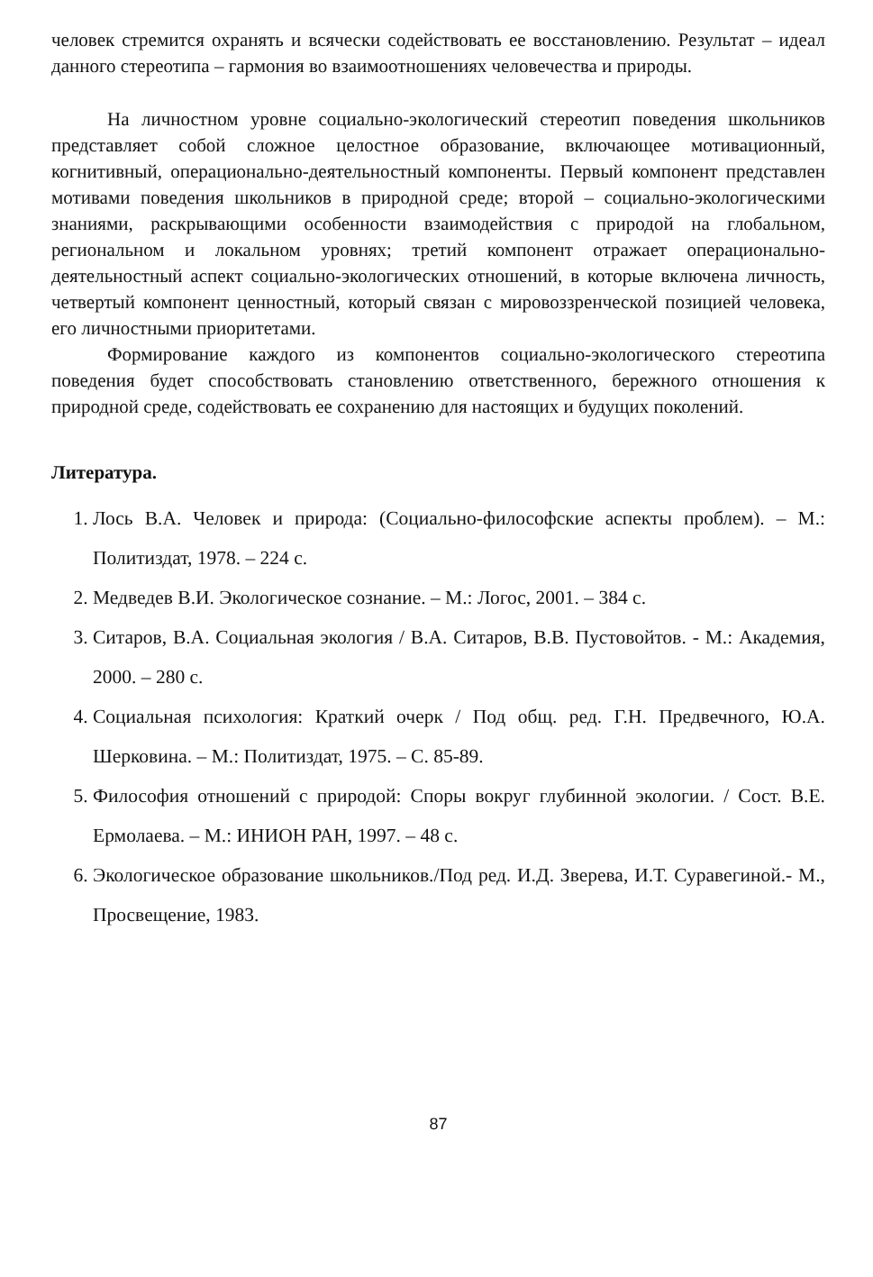человек стремится охранять и всячески содействовать ее восстановлению. Результат – идеал данного стереотипа – гармония во взаимоотношениях человечества и природы.
На личностном уровне социально-экологический стереотип поведения школьников представляет собой сложное целостное образование, включающее мотивационный, когнитивный, операционально-деятельностный компоненты. Первый компонент представлен мотивами поведения школьников в природной среде; второй – социально-экологическими знаниями, раскрывающими особенности взаимодействия с природой на глобальном, региональном и локальном уровнях; третий компонент отражает операционально-деятельностный аспект социально-экологических отношений, в которые включена личность, четвертый компонент ценностный, который связан с мировоззренческой позицией человека, его личностными приоритетами.
Формирование каждого из компонентов социально-экологического стереотипа поведения будет способствовать становлению ответственного, бережного отношения к природной среде, содействовать ее сохранению для настоящих и будущих поколений.
Литература.
1. Лось В.А. Человек и природа: (Социально-философские аспекты проблем). – М.: Политиздат, 1978. – 224 с.
2. Медведев В.И. Экологическое сознание. – М.: Логос, 2001. – 384 с.
3. Ситаров, В.А. Социальная экология / В.А. Ситаров, В.В. Пустовойтов. - М.: Академия, 2000. – 280 с.
4. Социальная психология: Краткий очерк / Под общ. ред. Г.Н. Предвечного, Ю.А. Шерковина. – М.: Политиздат, 1975. – С. 85-89.
5. Философия отношений с природой: Споры вокруг глубинной экологии. / Сост. В.Е. Ермолаева. – М.: ИНИОН РАН, 1997. – 48 с.
6. Экологическое образование школьников./Под ред. И.Д. Зверева, И.Т. Суравегиной.- М., Просвещение, 1983.
87